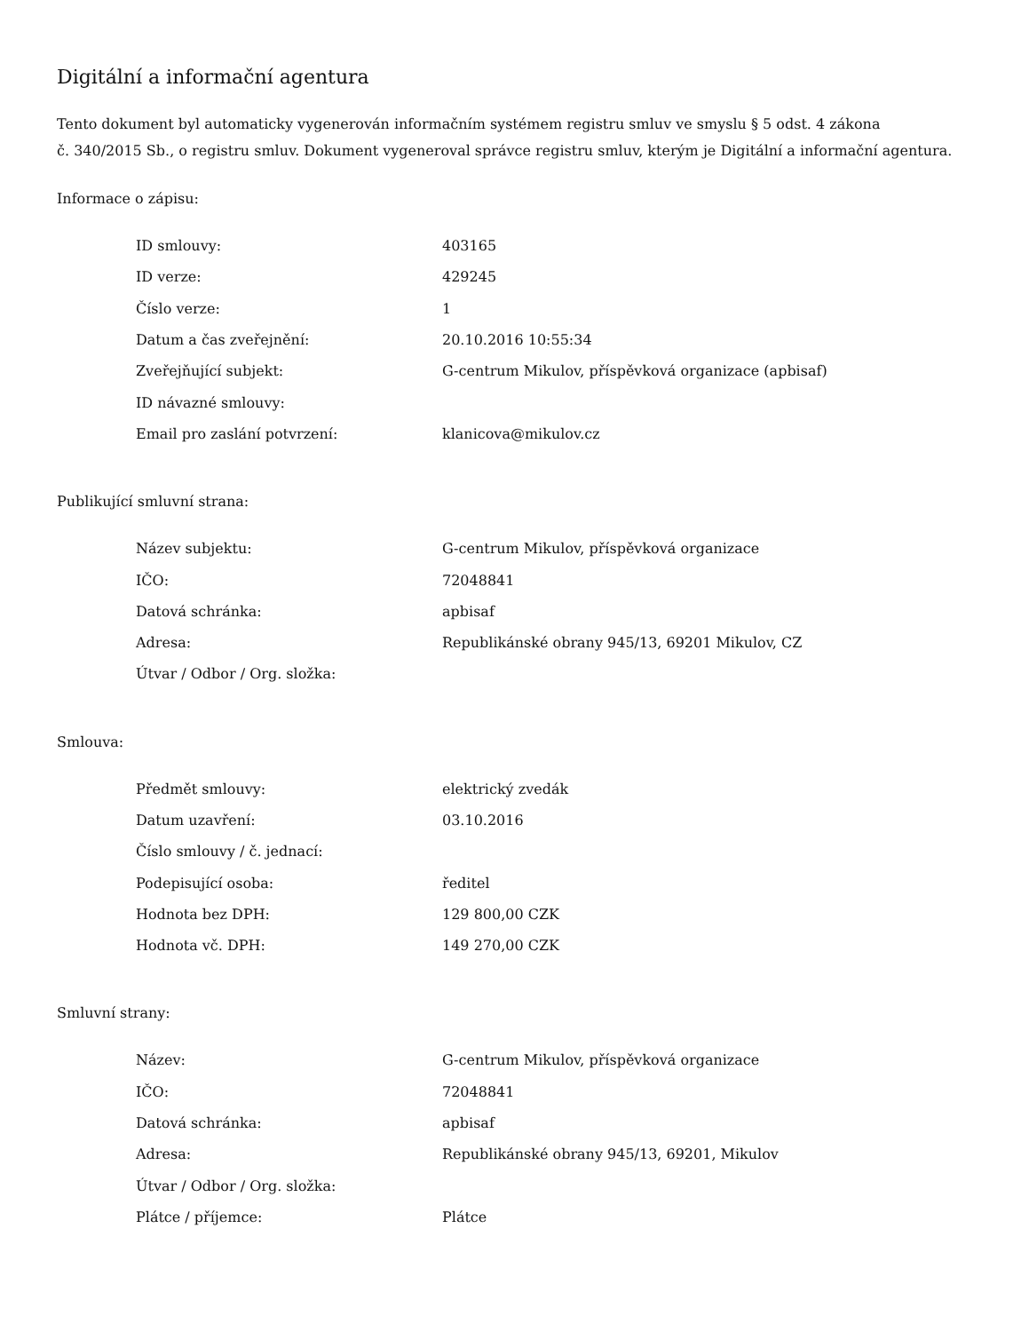Digitální a informační agentura
Tento dokument byl automaticky vygenerován informačním systémem registru smluv ve smyslu § 5 odst. 4 zákona
č. 340/2015 Sb., o registru smluv. Dokument vygeneroval správce registru smluv, kterým je Digitální a informační agentura.
Informace o zápisu:
| ID smlouvy: | 403165 |
| ID verze: | 429245 |
| Číslo verze: | 1 |
| Datum a čas zveřejnění: | 20.10.2016 10:55:34 |
| Zveřejňující subjekt: | G-centrum Mikulov, příspěvková organizace (apbisaf) |
| ID návazné smlouvy: | |
| Email pro zaslání potvrzení: | klanicova@mikulov.cz |
Publikující smluvní strana:
| Název subjektu: | G-centrum Mikulov, příspěvková organizace |
| IČO: | 72048841 |
| Datová schránka: | apbisaf |
| Adresa: | Republikánské obrany 945/13, 69201 Mikulov, CZ |
| Útvar / Odbor / Org. složka: | |
Smlouva:
| Předmět smlouvy: | elektrický zvedák |
| Datum uzavření: | 03.10.2016 |
| Číslo smlouvy / č. jednací: | |
| Podepisující osoba: | ředitel |
| Hodnota bez DPH: | 129 800,00 CZK |
| Hodnota vč. DPH: | 149 270,00 CZK |
Smluvní strany:
| Název: | G-centrum Mikulov, příspěvková organizace |
| IČO: | 72048841 |
| Datová schránka: | apbisaf |
| Adresa: | Republikánské obrany 945/13, 69201, Mikulov |
| Útvar / Odbor / Org. složka: | |
| Plátce / příjemce: | Plátce |